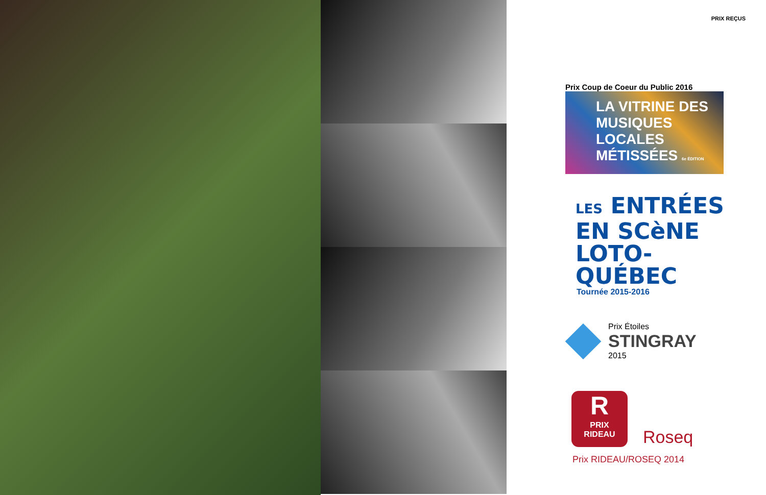PRIX REÇUS
Prix Coup de Coeur du Public 2016
LA VITRINE DES
MUSIQUES
LOCALES
MÉTISSÉES 6e ÉDITION
LES ENTRÉES
EN SCèNE
LOTO-QUÉBEC
Tournée 2015-2016
Prix Étoiles
STINGRAY
2015
R
PRIX
RIDEAU
Roseq
Prix RIDEAU/ROSEQ 2014